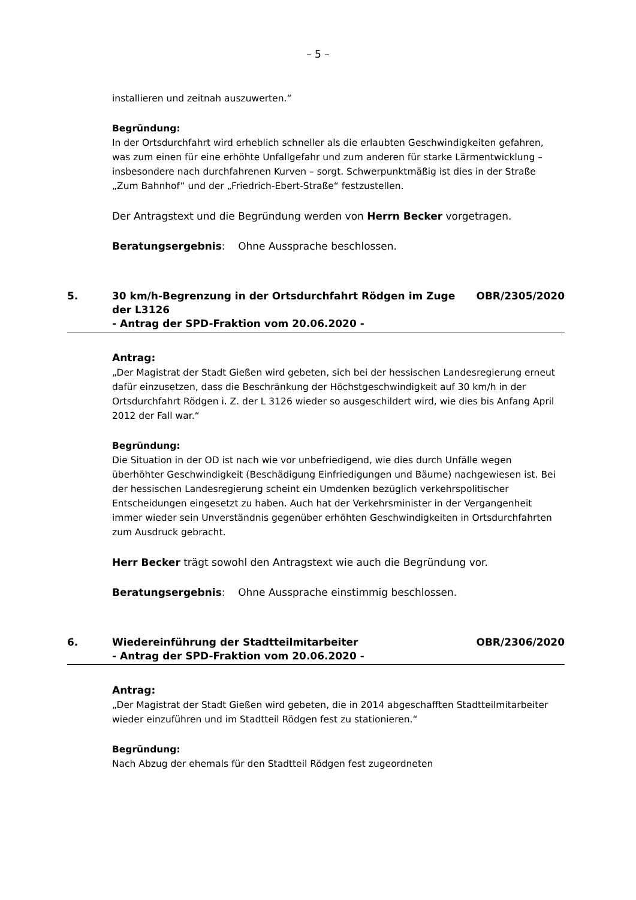– 5 –
installieren und zeitnah auszuwerten.“
Begründung:
In der Ortsdurchfahrt wird erheblich schneller als die erlaubten Geschwindigkeiten gefahren, was zum einen für eine erhöhte Unfallgefahr und zum anderen für starke Lärmentwicklung – insbesondere nach durchfahrenen Kurven – sorgt. Schwerpunktmäßig ist dies in der Straße „Zum Bahnhof“ und der „Friedrich-Ebert-Straße“ festzustellen.
Der Antragstext und die Begründung werden von Herrn Becker vorgetragen.
Beratungsergebnis: Ohne Aussprache beschlossen.
5. 30 km/h-Begrenzung in der Ortsdurchfahrt Rödgen im Zuge der L3126
- Antrag der SPD-Fraktion vom 20.06.2020 -
OBR/2305/2020
Antrag:
„Der Magistrat der Stadt Gießen wird gebeten, sich bei der hessischen Landesregierung erneut dafür einzusetzen, dass die Beschränkung der Höchstgeschwindigkeit auf 30 km/h in der Ortsdurchfahrt Rödgen i. Z. der L 3126 wieder so ausgeschildert wird, wie dies bis Anfang April 2012 der Fall war.“
Begründung:
Die Situation in der OD ist nach wie vor unbefriedigend, wie dies durch Unfälle wegen überhöhter Geschwindigkeit (Beschädigung Einfriedigungen und Bäume) nachgewiesen ist. Bei der hessischen Landesregierung scheint ein Umdenken bezüglich verkehrspolitischer Entscheidungen eingesetzt zu haben. Auch hat der Verkehrsminister in der Vergangenheit immer wieder sein Unverständnis gegenüber erhöhten Geschwindigkeiten in Ortsdurchfahrten zum Ausdruck gebracht.
Herr Becker trägt sowohl den Antragstext wie auch die Begründung vor.
Beratungsergebnis: Ohne Aussprache einstimmig beschlossen.
6. Wiedereinführung der Stadtteilmitarbeiter
- Antrag der SPD-Fraktion vom 20.06.2020 -
OBR/2306/2020
Antrag:
„Der Magistrat der Stadt Gießen wird gebeten, die in 2014 abgeschafften Stadtteilmitarbeiter wieder einzuführen und im Stadtteil Rödgen fest zu stationieren.“
Begründung:
Nach Abzug der ehemals für den Stadtteil Rödgen fest zugeordneten